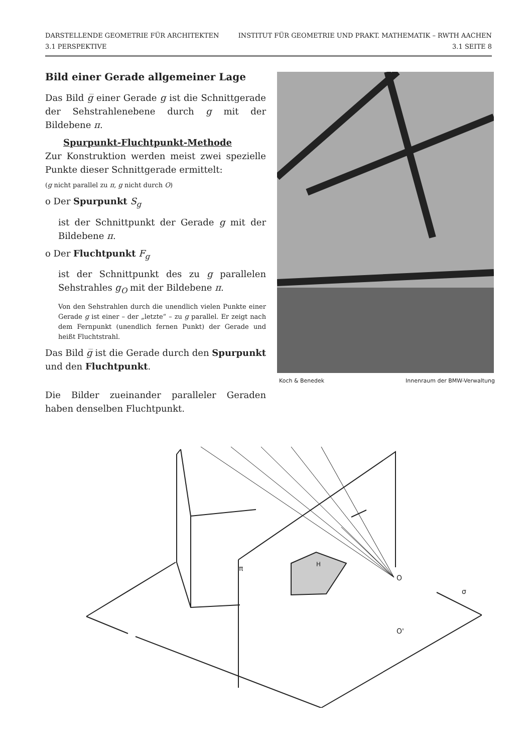DARSTELLENDE GEOMETRIE FÜR ARCHITEKTEN
3.1 PERSPEKTIVE
INSTITUT FÜR GEOMETRIE UND PRAKT. MATHEMATIK – RWTH AACHEN
3.1 SEITE 8
Bild einer Gerade allgemeiner Lage
Das Bild g̅ einer Gerade g ist die Schnittgerade der Sehstrahlenebene durch g mit der Bildebene π.
Spurpunkt-Fluchtpunkt-Methode
Zur Konstruktion werden meist zwei spezielle Punkte dieser Schnittgerade ermittelt:
(g nicht parallel zu π, g nicht durch O)
o Der Spurpunkt S<sub>g</sub>
ist der Schnittpunkt der Gerade g mit der Bildebene π.
o Der Fluchtpunkt F<sub>g</sub>
ist der Schnittpunkt des zu g parallelen Sehstrahles g<sub>O</sub> mit der Bildebene π.
Von den Sehstrahlen durch die unendlich vielen Punkte einer Gerade g ist einer – der „letzte“ – zu g parallel. Er zeigt nach dem Fernpunkt (unendlich fernen Punkt) der Gerade und heißt Fluchtstrahl.
Das Bild g̅ ist die Gerade durch den Spurpunkt und den Fluchtpunkt.
Die Bilder zueinander paralleler Geraden haben denselben Fluchtpunkt.
Koch & Benedek Innenraum der BMW-Verwaltung
π
O
O'
H
σ